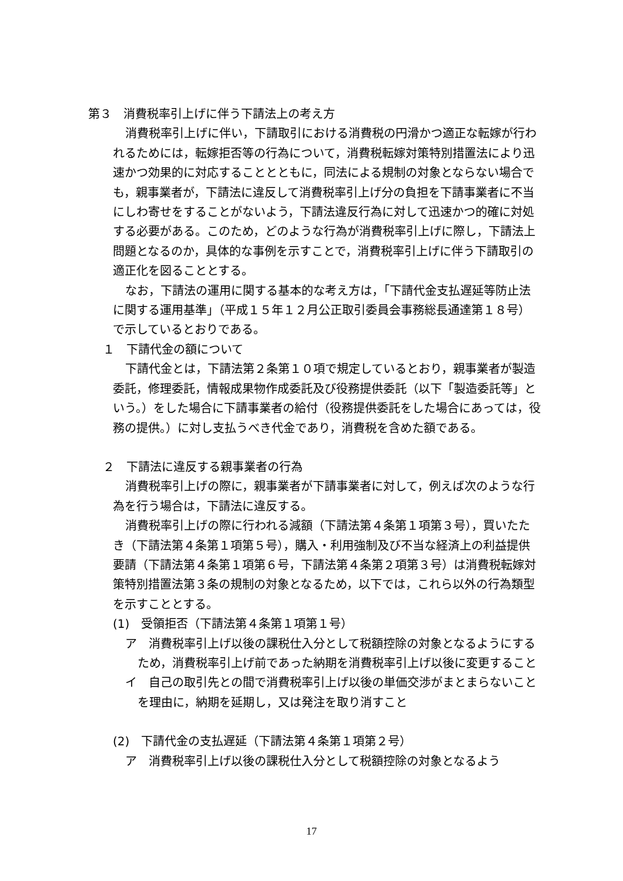第３　消費税率引上げに伴う下請法上の考え方
消費税率引上げに伴い，下請取引における消費税の円滑かつ適正な転嫁が行われるためには，転嫁拒否等の行為について，消費税転嫁対策特別措置法により迅速かつ効果的に対応することとともに，同法による規制の対象とならない場合でも，親事業者が，下請法に違反して消費税率引上げ分の負担を下請事業者に不当にしわ寄せをすることがないよう，下請法違反行為に対して迅速かつ的確に対処する必要がある。このため，どのような行為が消費税率引上げに際し，下請法上問題となるのか，具体的な事例を示すことで，消費税率引上げに伴う下請取引の適正化を図ることとする。
なお，下請法の運用に関する基本的な考え方は，「下請代金支払遅延等防止法に関する運用基準」（平成１５年１２月公正取引委員会事務総長通達第１８号）で示しているとおりである。
１　下請代金の額について
下請代金とは，下請法第２条第１０項で規定しているとおり，親事業者が製造委託，修理委託，情報成果物作成委託及び役務提供委託（以下「製造委託等」という。）をした場合に下請事業者の給付（役務提供委託をした場合にあっては，役務の提供。）に対し支払うべき代金であり，消費税を含めた額である。
２　下請法に違反する親事業者の行為
消費税率引上げの際に，親事業者が下請事業者に対して，例えば次のような行為を行う場合は，下請法に違反する。
消費税率引上げの際に行われる減額（下請法第４条第１項第３号），買いたたき（下請法第４条第１項第５号），購入・利用強制及び不当な経済上の利益提供要請（下請法第４条第１項第６号，下請法第４条第２項第３号）は消費税転嫁対策特別措置法第３条の規制の対象となるため，以下では，これら以外の行為類型を示すこととする。
(1)　受領拒否（下請法第４条第１項第１号）
ア　消費税率引上げ以後の課税仕入分として税額控除の対象となるようにするため，消費税率引上げ前であった納期を消費税率引上げ以後に変更すること
イ　自己の取引先との間で消費税率引上げ以後の単価交渉がまとまらないことを理由に，納期を延期し，又は発注を取り消すこと
(2)　下請代金の支払遅延（下請法第４条第１項第２号）
ア　消費税率引上げ以後の課税仕入分として税額控除の対象となるよう
17